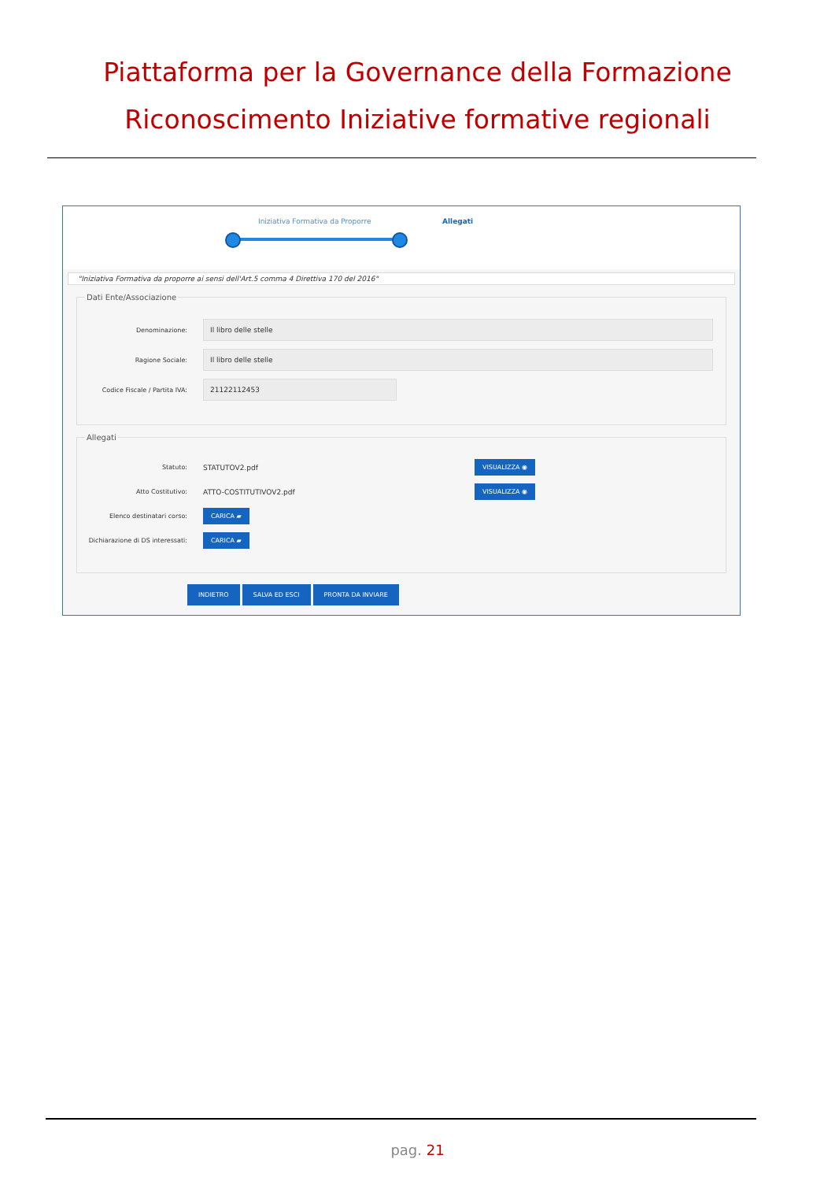Piattaforma per la Governance della Formazione
Riconoscimento Iniziative formative regionali
Iniziativa Formativa da Proporre Allegati
"Iniziativa Formativa da proporre ai sensi dell'Art.5 comma 4 Direttiva 170 del 2016"
Dati Ente/Associazione
Denominazione:
Il libro delle stelle
Ragione Sociale:
Il libro delle stelle
Codice Fiscale / Partita IVA:
21122112453
Allegati
Statuto: STATUTOV2.pdf
VISUALIZZA ◉
Atto Costitutivo: ATTO-COSTITUTIVOV2.pdf
VISUALIZZA ◉
Elenco destinatari corso:
CARICA ▰
Dichiarazione di DS interessati:
CARICA ▰
INDIETRO SALVA ED ESCI PRONTA DA INVIARE
pag. 21